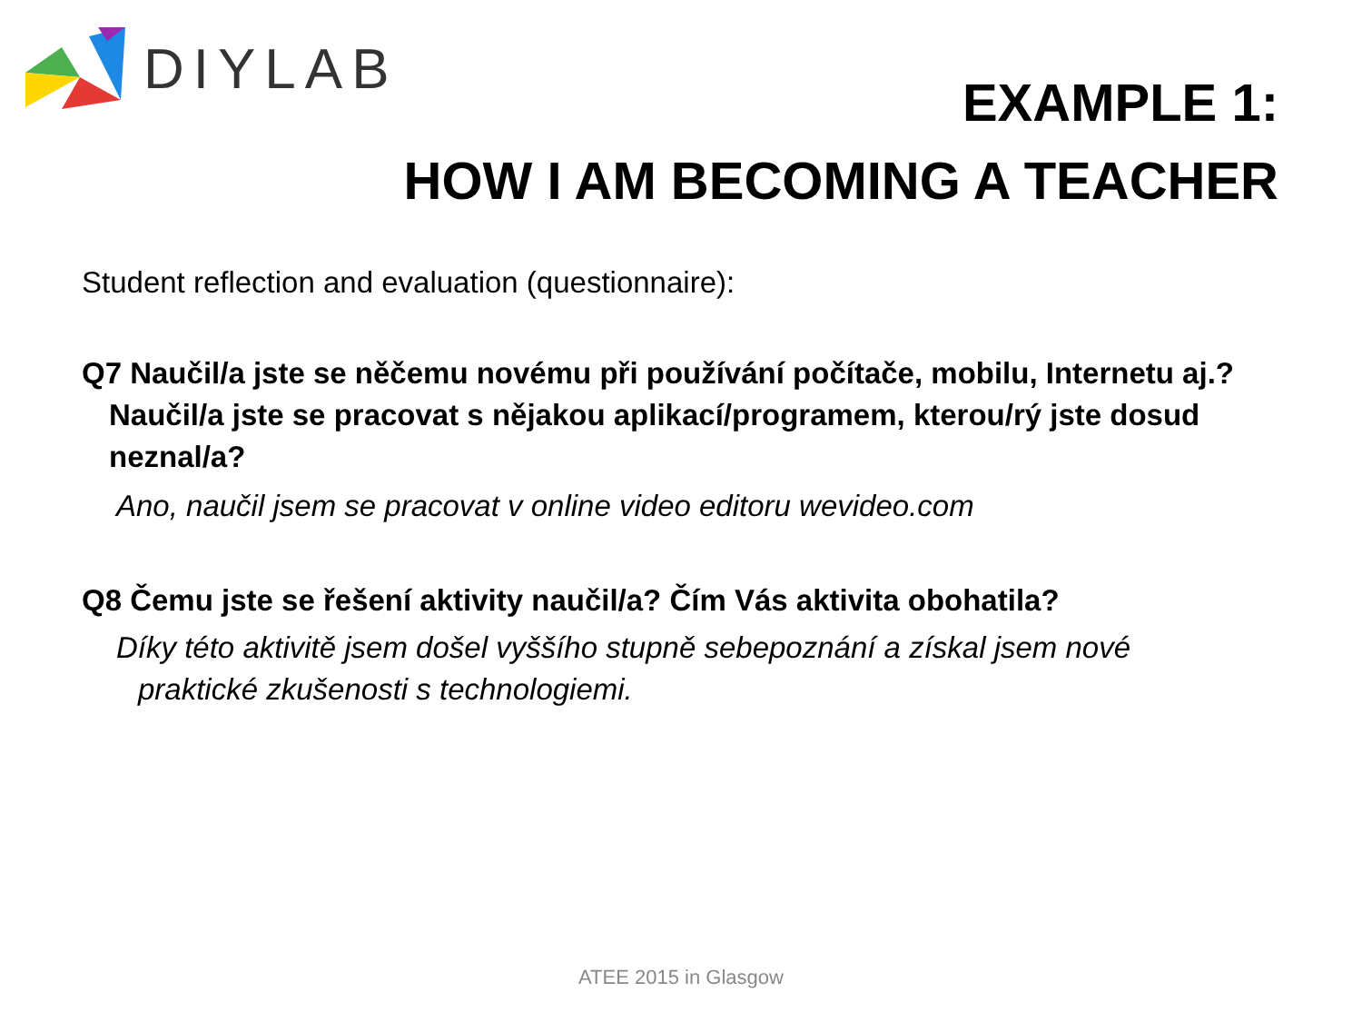DIYLAB
EXAMPLE 1:
HOW I AM BECOMING A TEACHER
Student reflection and evaluation (questionnaire):
Q7 Naučil/a jste se něčemu novému při používání počítače, mobilu, Internetu aj.?
Naučil/a jste se pracovat s nějakou aplikací/programem, kterou/rý jste dosud neznal/a?
Ano, naučil jsem se pracovat v online video editoru wevideo.com
Q8 Čemu jste se řešení aktivity naučil/a? Čím Vás aktivita obohatila?
Díky této aktivitě jsem došel vyššího stupně sebepoznání a získal jsem nové
praktické zkušenosti s technologiemi.
ATEE 2015 in Glasgow